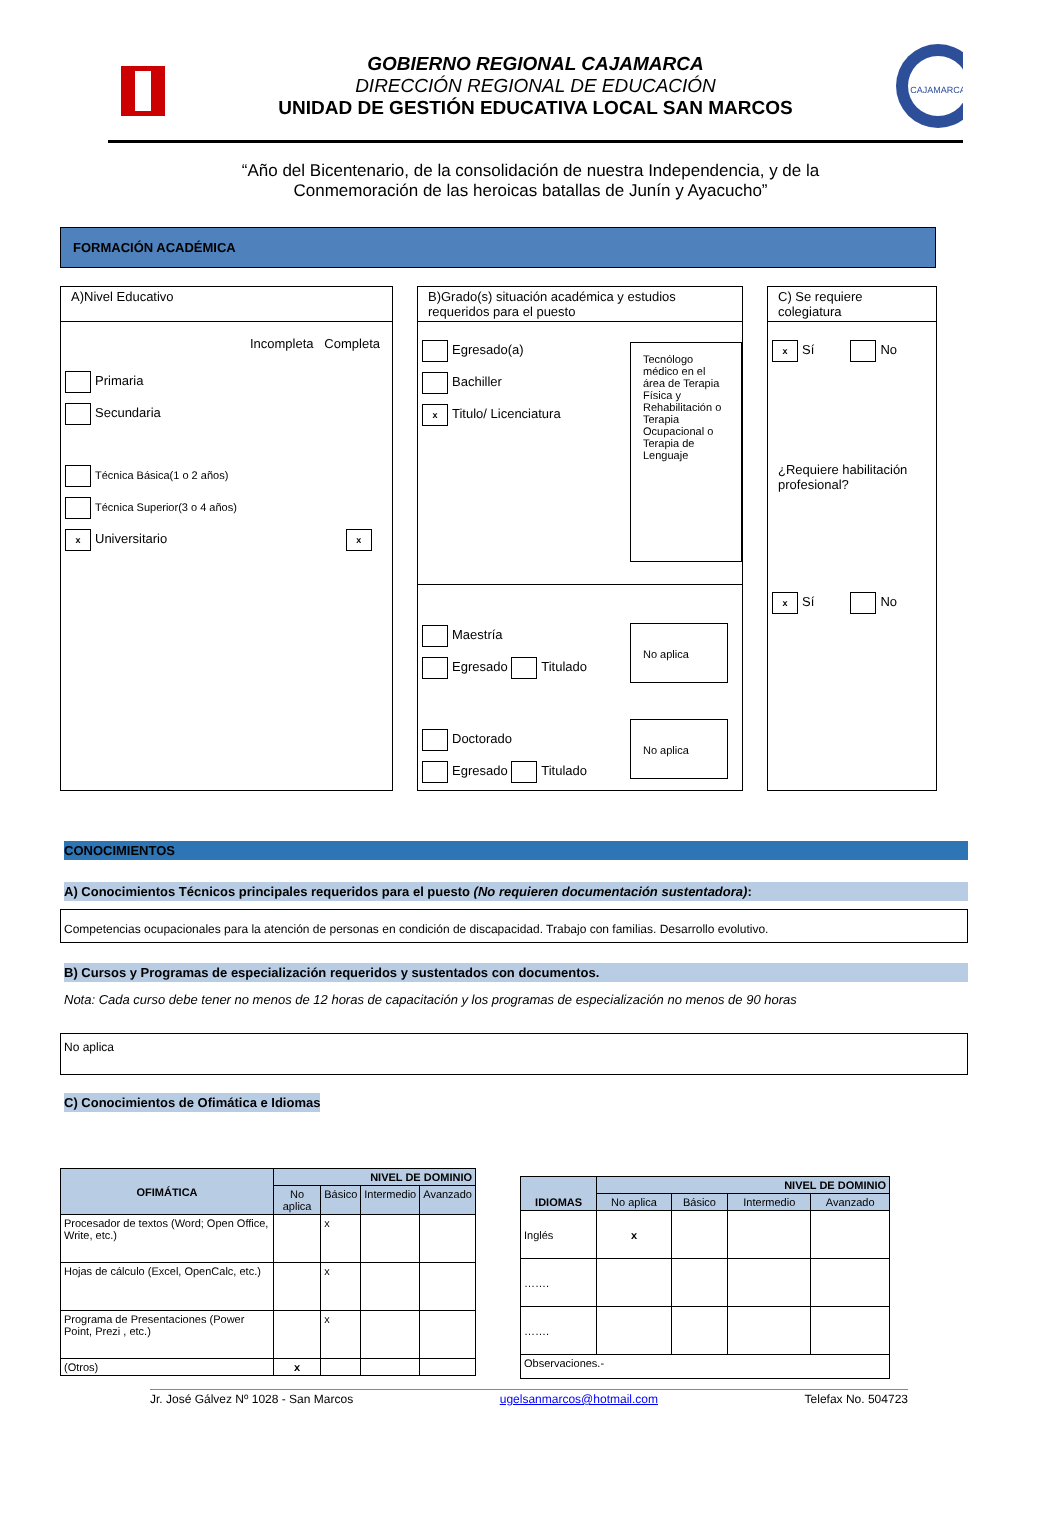GOBIERNO REGIONAL CAJAMARCA
DIRECCIÓN REGIONAL DE EDUCACIÓN
UNIDAD DE GESTIÓN EDUCATIVA LOCAL SAN MARCOS
CAJAMARCA
“Año del Bicentenario, de la consolidación de nuestra Independencia, y de la
Conmemoración de las heroicas batallas de Junín y Ayacucho”
FORMACIÓN ACADÉMICA
A)Nivel Educativo
Incompleta Completa
Primaria
Secundaria
Técnica Básica(1 o 2 años)
Técnica Superior(3 o 4 años)
x Universitario x
B)Grado(s) situación académica y estudios requeridos para el puesto
Egresado(a)
Bachiller
x Titulo/ Licenciatura
Tecnólogo médico en el área de Terapia Física y Rehabilitación o Terapia Ocupacional o Terapia de Lenguaje
Maestría
Egresado Titulado
No aplica
Doctorado
Egresado Titulado
No aplica
C) Se requiere colegiatura
x Sí No
¿Requiere habilitación profesional?
x Sí No
CONOCIMIENTOS
A) Conocimientos Técnicos principales requeridos para el puesto (No requieren documentación sustentadora):
Competencias ocupacionales para la atención de personas en condición de discapacidad. Trabajo con familias. Desarrollo evolutivo.
B) Cursos y Programas de especialización requeridos y sustentados con documentos.
Nota: Cada curso debe tener no menos de 12 horas de capacitación y los programas de especialización no menos de 90 horas
No aplica
C) Conocimientos de Ofimática e Idiomas
| OFIMÁTICA | NIVEL DE DOMINIO | | | |
| --- | --- | --- | --- | --- |
| | No aplica | Básico | Intermedio | Avanzado |
| Procesador de textos (Word; Open Office, Write, etc.) | | x | | |
| Hojas de cálculo (Excel, OpenCalc, etc.) | | x | | |
| Programa de Presentaciones (Power Point, Prezi , etc.) | | x | | |
| (Otros) | x | | | |
| IDIOMAS | NIVEL DE DOMINIO | | | |
| --- | --- | --- | --- | --- |
| | No aplica | Básico | Intermedio | Avanzado |
| Inglés | x | | | |
| ……. | | | | |
| ……. | | | | |
| Observaciones.- | | | | |
Jr. José Gálvez Nº 1028 - San Marcos ugelsanmarcos@hotmail.com Telefax No. 504723